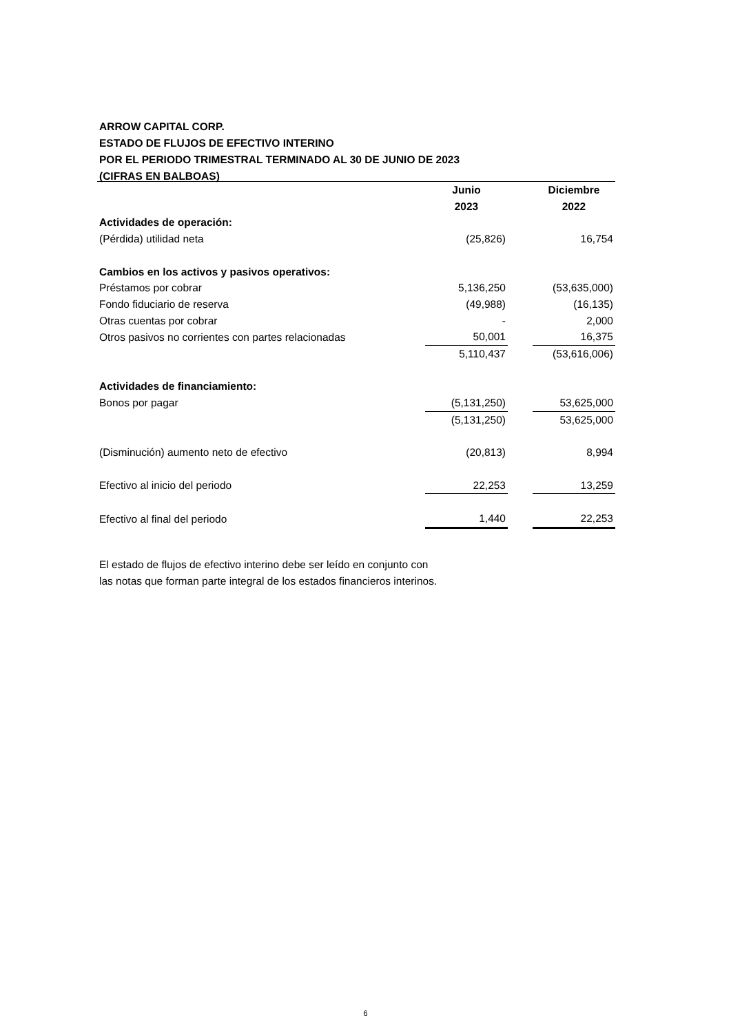ARROW CAPITAL CORP.
ESTADO DE FLUJOS DE EFECTIVO INTERINO
POR EL PERIODO TRIMESTRAL TERMINADO AL 30 DE JUNIO DE 2023
(CIFRAS EN BALBOAS)
| | Junio | | Diciembre |
| --- | --- | --- | --- |
| | 2023 | | 2022 |
| Actividades de operación: | | | |
| (Pérdida) utilidad neta | (25,826) | | 16,754 |
| Cambios en los activos y pasivos operativos: | | | |
| Préstamos por cobrar | 5,136,250 | | (53,635,000) |
| Fondo fiduciario de reserva | (49,988) | | (16,135) |
| Otras cuentas por cobrar | - | | 2,000 |
| Otros pasivos no corrientes con partes relacionadas | 50,001 | | 16,375 |
| | 5,110,437 | | (53,616,006) |
| Actividades de financiamiento: | | | |
| Bonos por pagar | (5,131,250) | | 53,625,000 |
| | (5,131,250) | | 53,625,000 |
| (Disminución) aumento neto de efectivo | (20,813) | | 8,994 |
| Efectivo al inicio del periodo | 22,253 | | 13,259 |
| Efectivo al final del periodo | 1,440 | | 22,253 |
El estado de flujos de efectivo interino debe ser leído en conjunto con
las notas que forman parte integral de los estados financieros interinos.
6